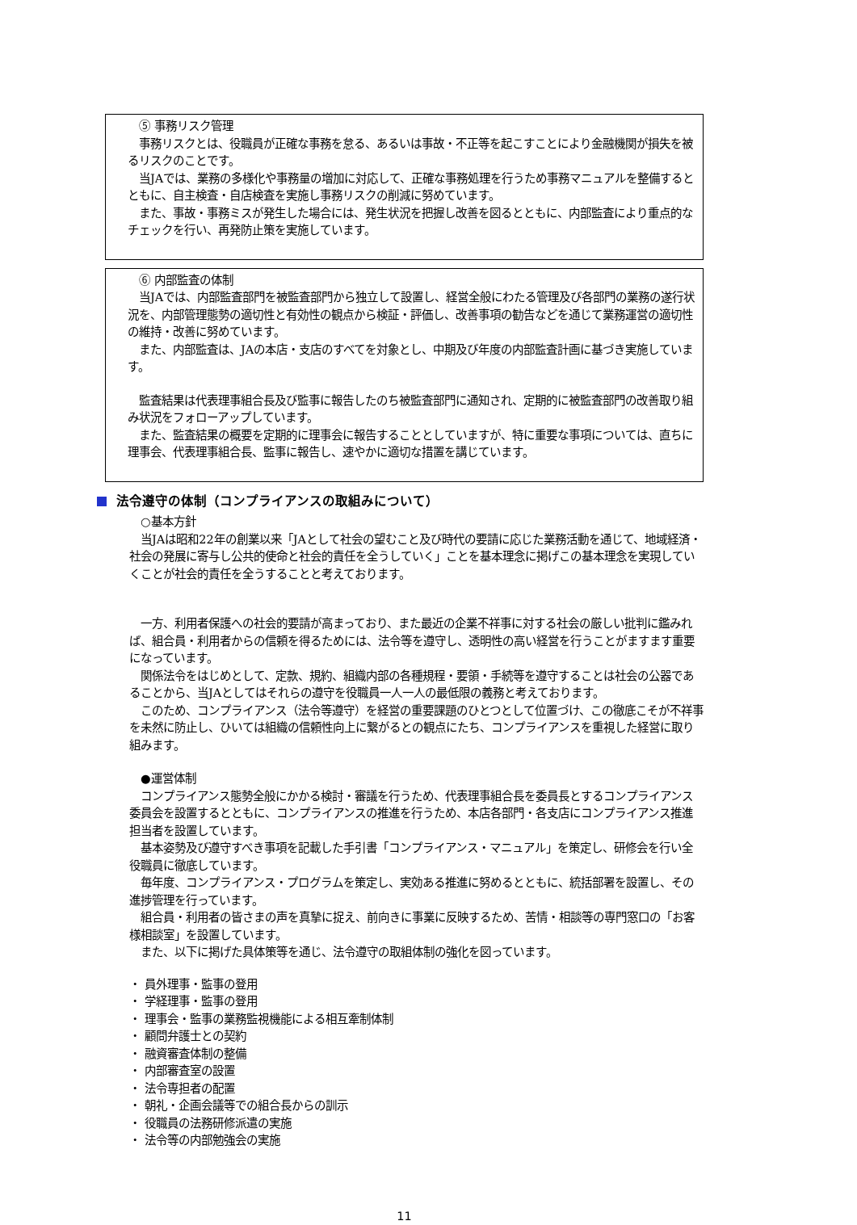⑤ 事務リスク管理
事務リスクとは、役職員が正確な事務を怠る、あるいは事故・不正等を起こすことにより金融機関が損失を被るリスクのことです。
当JAでは、業務の多様化や事務量の増加に対応して、正確な事務処理を行うため事務マニュアルを整備するとともに、自主検査・自店検査を実施し事務リスクの削減に努めています。
また、事故・事務ミスが発生した場合には、発生状況を把握し改善を図るとともに、内部監査により重点的なチェックを行い、再発防止策を実施しています。
⑥ 内部監査の体制
当JAでは、内部監査部門を被監査部門から独立して設置し、経営全般にわたる管理及び各部門の業務の遂行状況を、内部管理態勢の適切性と有効性の観点から検証・評価し、改善事項の勧告などを通じて業務運営の適切性の維持・改善に努めています。
また、内部監査は、JAの本店・支店のすべてを対象とし、中期及び年度の内部監査計画に基づき実施しています。
監査結果は代表理事組合長及び監事に報告したのち被監査部門に通知され、定期的に被監査部門の改善取り組み状況をフォローアップしています。
また、監査結果の概要を定期的に理事会に報告することとしていますが、特に重要な事項については、直ちに理事会、代表理事組合長、監事に報告し、速やかに適切な措置を講じています。
法令遵守の体制（コンプライアンスの取組みについて）
○基本方針
当JAは昭和22年の創業以来「JAとして社会の望むこと及び時代の要請に応じた業務活動を通じて、地域経済・社会の発展に寄与し公共的使命と社会的責任を全うしていく」ことを基本理念に掲げこの基本理念を実現していくことが社会的責任を全うすることと考えております。
一方、利用者保護への社会的要請が高まっており、また最近の企業不祥事に対する社会の厳しい批判に鑑みれば、組合員・利用者からの信頼を得るためには、法令等を遵守し、透明性の高い経営を行うことがますます重要になっています。
関係法令をはじめとして、定款、規約、組織内部の各種規程・要領・手続等を遵守することは社会の公器であることから、当JAとしてはそれらの遵守を役職員一人一人の最低限の義務と考えております。
このため、コンプライアンス（法令等遵守）を経営の重要課題のひとつとして位置づけ、この徹底こそが不祥事を未然に防止し、ひいては組織の信頼性向上に繋がるとの観点にたち、コンプライアンスを重視した経営に取り組みます。
●運営体制
コンプライアンス態勢全般にかかる検討・審議を行うため、代表理事組合長を委員長とするコンプライアンス委員会を設置するとともに、コンプライアンスの推進を行うため、本店各部門・各支店にコンプライアンス推進担当者を設置しています。
基本姿勢及び遵守すべき事項を記載した手引書「コンプライアンス・マニュアル」を策定し、研修会を行い全役職員に徹底しています。
毎年度、コンプライアンス・プログラムを策定し、実効ある推進に努めるとともに、統括部署を設置し、その進捗管理を行っています。
組合員・利用者の皆さまの声を真摯に捉え、前向きに事業に反映するため、苦情・相談等の専門窓口の「お客様相談室」を設置しています。
また、以下に掲げた具体策等を通じ、法令遵守の取組体制の強化を図っています。
・ 員外理事・監事の登用
・ 学経理事・監事の登用
・ 理事会・監事の業務監視機能による相互牽制体制
・ 顧問弁護士との契約
・ 融資審査体制の整備
・ 内部審査室の設置
・ 法令専担者の配置
・ 朝礼・企画会議等での組合長からの訓示
・ 役職員の法務研修派遣の実施
・ 法令等の内部勉強会の実施
11